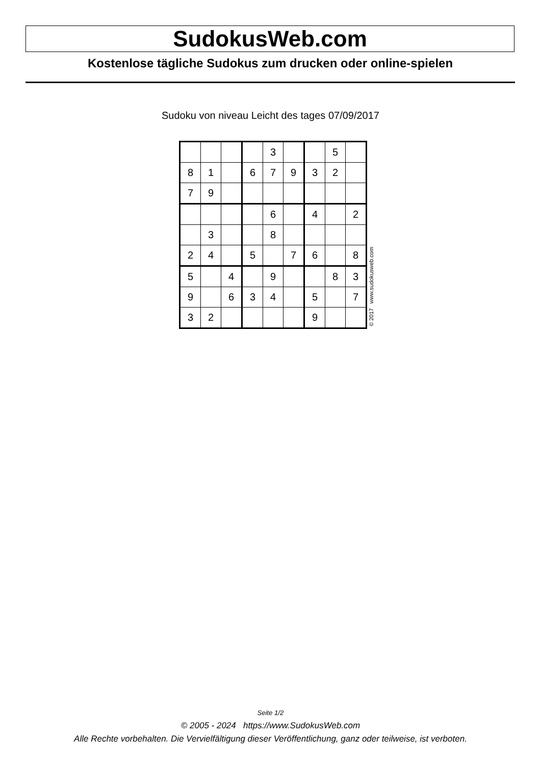SudokusWeb.com
Kostenlose tägliche Sudokus zum drucken oder online-spielen
Sudoku von niveau Leicht des tages 07/09/2017
| | | | | 3 | | | 5 | |
| 8 | 1 | | 6 | 7 | 9 | 3 | 2 | |
| 7 | 9 | | | | | | | |
| | | | | 6 | | 4 | | 2 |
| | 3 | | | 8 | | | | |
| 2 | 4 | | 5 | | 7 | 6 | | 8 |
| 5 | | 4 | | 9 | | | 8 | 3 |
| 9 | | 6 | 3 | 4 | | 5 | | 7 |
| 3 | 2 | | | | | 9 | | |
© 2017 www.sudokusweb.com
Seite 1/2
© 2005 - 2024 https://www.SudokusWeb.com
Alle Rechte vorbehalten. Die Vervielfältigung dieser Veröffentlichung, ganz oder teilweise, ist verboten.